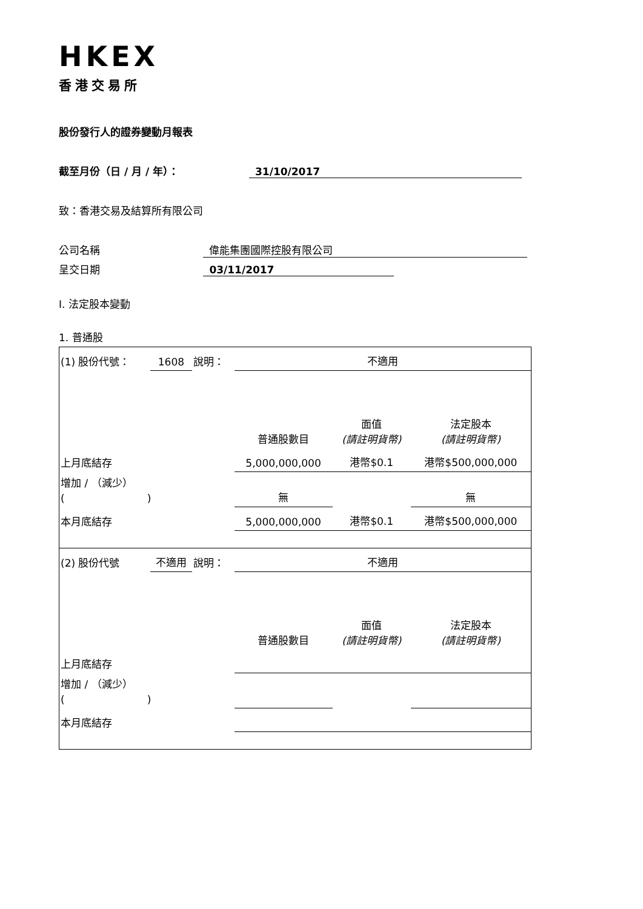HKEX
香港交易所
股份發行人的證券變動月報表
截至月份（日 / 月 / 年）： 31/10/2017
致：香港交易及結算所有限公司
公司名稱 偉能集團國際控股有限公司
呈交日期 03/11/2017
I. 法定股本變動
1. 普通股
| (1) 股份代號： | 1608 | 說明： | 不適用 | | |
| | | | 普通股數目 | 面值 (請註明貨幣) | 法定股本 (請註明貨幣) |
| 上月底結存 | | | 5,000,000,000 | 港幣$0.1 | 港幣$500,000,000 |
| 增加 / （減少） ( ) | | | 無 | | 無 |
| 本月底結存 | | | 5,000,000,000 | 港幣$0.1 | 港幣$500,000,000 |
| (2) 股份代號 | 不適用 | 說明： | 不適用 | | |
| | | | 普通股數目 | 面值 (請註明貨幣) | 法定股本 (請註明貨幣) |
| 上月底結存 | | | | | |
| 增加 / （減少） ( ) | | | | | |
| 本月底結存 | | | | | |